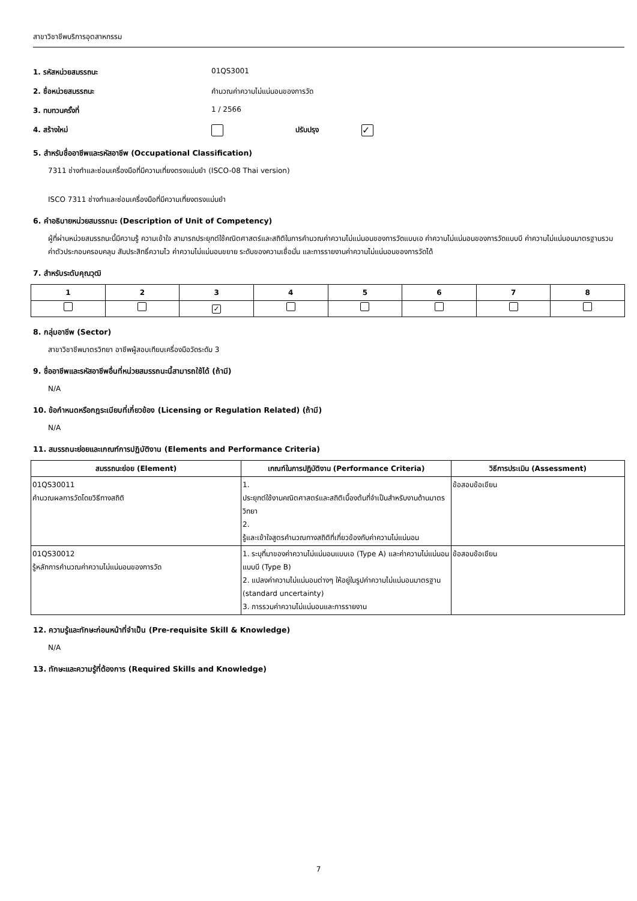สาขาวิชาชีพบริการอุตสาหกรรม
1. รหัสหน่วยสมรรถนะ 01QS3001
2. ชื่อหน่วยสมรรถนะ คำนวณค่าความไม่แน่นอนของการวัด
3. ทบทวนครั้งที่ 1 / 2566
4. สร้างใหม่ ปรับปรุง
✓
5. สำหรับชื่ออาชีพและรหัสอาชีพ (Occupational Classification)
7311 ช่างทำและซ่อมเครื่องมือที่มีความเที่ยงตรงแม่นยำ (ISCO-08 Thai version)
ISCO 7311 ช่างทำและซ่อมเครื่องมือที่มีความเที่ยงตรงแม่นยำ
6. คำอธิบายหน่วยสมรรถนะ (Description of Unit of Competency)
ผู้ที่ผ่านหน่วยสมรรถนะนี้มีความรู้ ความเข้าใจ สามารถประยุกต์ใช้คณิตศาสตร์และสถิติในการคำนวณค่าความไม่แน่นอนของการวัดแบบเอ ค่าความไม่แน่นอนของการวัดแบบบี ค่าความไม่แน่นอนมาตรฐานรวม ค่าตัวประกอบครอบคลุม สัมประสิทธิ์ความไว ค่าความไม่แน่นอนขยาย ระดับของความเชื่อมั่น และการรายงานค่าความไม่แน่นอนของการวัดได้
7. สำหรับระดับคุณวุฒิ
| 1 | 2 | 3 | 4 | 5 | 6 | 7 | 8 |
| --- | --- | --- | --- | --- | --- | --- | --- |
| | | ✓ | | | | | |
8. กลุ่มอาชีพ (Sector)
สาขาวิชาชีพมาตรวิทยา อาชีพผู้สอบเทียบเครื่องมือวัดระดับ 3
9. ชื่ออาชีพและรหัสอาชีพอื่นที่หน่วยสมรรถนะนี้สามารถใช้ได้ (ถ้ามี)
N/A
10. ข้อกำหนดหรือกฎระเบียบที่เกี่ยวข้อง (Licensing or Regulation Related) (ถ้ามี)
N/A
11. สมรรถนะย่อยและเกณฑ์การปฏิบัติงาน (Elements and Performance Criteria)
| สมรรถนะย่อย (Element) | เกณฑ์ในการปฏิบัติงาน (Performance Criteria) | วิธีการประเมิน (Assessment) |
| --- | --- | --- |
| 01QS30011 คำนวณผลการวัดโดยวิธีทางสถิติ | 1. ประยุกต์ใช้งานคณิตศาสตร์และสถิติเบื้องต้นที่จำเป็นสำหรับงานด้านมาตรวิทยา 2. รู้และเข้าใจสูตรคำนวณทางสถิติที่เกี่ยวข้องกับค่าความไม่แน่นอน | ข้อสอบข้อเขียน |
| 01QS30012 รู้หลักการคำนวณค่าความไม่แน่นอนของการวัด | 1. ระบุที่มาของค่าความไม่แน่นอนแบบเอ (Type A) และค่าความไม่แน่นอนแบบบี (Type B) 2. แปลงค่าความไม่แน่นอนต่างๆ ให้อยู่ในรูปค่าความไม่แน่นอนมาตรฐาน (standard uncertainty) 3. การรวมค่าความไม่แน่นอนและการรายงาน | ข้อสอบข้อเขียน |
12. ความรู้และทักษะก่อนหน้าที่จำเป็น (Pre-requisite Skill & Knowledge)
N/A
13. ทักษะและความรู้ที่ต้องการ (Required Skills and Knowledge)
7